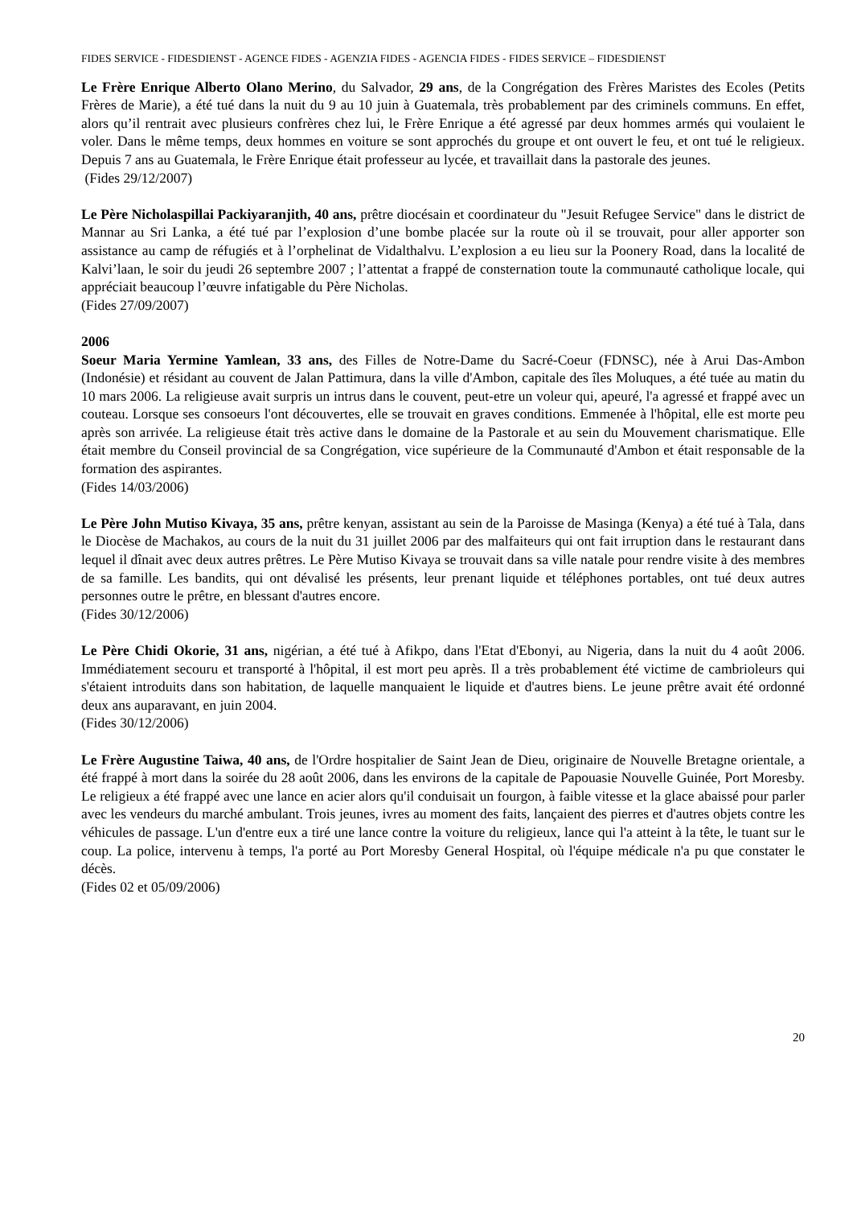FIDES SERVICE - FIDESDIENST - AGENCE FIDES - AGENZIA FIDES - AGENCIA FIDES - FIDES SERVICE – FIDESDIENST
Le Frère Enrique Alberto Olano Merino, du Salvador, 29 ans, de la Congrégation des Frères Maristes des Ecoles (Petits Frères de Marie), a été tué dans la nuit du 9 au 10 juin à Guatemala, très probablement par des criminels communs. En effet, alors qu’il rentrait avec plusieurs confrères chez lui, le Frère Enrique a été agressé par deux hommes armés qui voulaient le voler. Dans le même temps, deux hommes en voiture se sont approchés du groupe et ont ouvert le feu, et ont tué le religieux. Depuis 7 ans au Guatemala, le Frère Enrique était professeur au lycée, et travaillait dans la pastorale des jeunes.
(Fides 29/12/2007)
Le Père Nicholaspillai Packiyaranjith, 40 ans, prêtre diocésain et coordinateur du "Jesuit Refugee Service" dans le district de Mannar au Sri Lanka, a été tué par l’explosion d’une bombe placée sur la route où il se trouvait, pour aller apporter son assistance au camp de réfugiés et à l’orphelinat de Vidalthalvu. L’explosion a eu lieu sur la Poonery Road, dans la localité de Kalvi’laan, le soir du jeudi 26 septembre 2007 ; l’attentat a frappé de consternation toute la communauté catholique locale, qui appréciait beaucoup l’œuvre infatigable du Père Nicholas.
(Fides 27/09/2007)
2006
Soeur Maria Yermine Yamlean, 33 ans, des Filles de Notre-Dame du Sacré-Coeur (FDNSC), née à Arui Das-Ambon (Indonésie) et résidant au couvent de Jalan Pattimura, dans la ville d'Ambon, capitale des îles Moluques, a été tuée au matin du 10 mars 2006. La religieuse avait surpris un intrus dans le couvent, peut-etre un voleur qui, apeuré, l'a agressé et frappé avec un couteau. Lorsque ses consoeurs l'ont découvertes, elle se trouvait en graves conditions. Emmenée à l'hôpital, elle est morte peu après son arrivée. La religieuse était très active dans le domaine de la Pastorale et au sein du Mouvement charismatique. Elle était membre du Conseil provincial de sa Congrégation, vice supérieure de la Communauté d'Ambon et était responsable de la formation des aspirantes.
(Fides 14/03/2006)
Le Père John Mutiso Kivaya, 35 ans, prêtre kenyan, assistant au sein de la Paroisse de Masinga (Kenya) a été tué à Tala, dans le Diocèse de Machakos, au cours de la nuit du 31 juillet 2006 par des malfaiteurs qui ont fait irruption dans le restaurant dans lequel il dînait avec deux autres prêtres. Le Père Mutiso Kivaya se trouvait dans sa ville natale pour rendre visite à des membres de sa famille. Les bandits, qui ont dévalisé les présents, leur prenant liquide et téléphones portables, ont tué deux autres personnes outre le prêtre, en blessant d'autres encore.
(Fides 30/12/2006)
Le Père Chidi Okorie, 31 ans, nigérian, a été tué à Afikpo, dans l'Etat d'Ebonyi, au Nigeria, dans la nuit du 4 août 2006. Immédiatement secouru et transporté à l'hôpital, il est mort peu après. Il a très probablement été victime de cambrioleurs qui s'étaient introduits dans son habitation, de laquelle manquaient le liquide et d'autres biens. Le jeune prêtre avait été ordonné deux ans auparavant, en juin 2004.
(Fides 30/12/2006)
Le Frère Augustine Taiwa, 40 ans, de l'Ordre hospitalier de Saint Jean de Dieu, originaire de Nouvelle Bretagne orientale, a été frappé à mort dans la soirée du 28 août 2006, dans les environs de la capitale de Papouasie Nouvelle Guinée, Port Moresby. Le religieux a été frappé avec une lance en acier alors qu'il conduisait un fourgon, à faible vitesse et la glace abaissé pour parler avec les vendeurs du marché ambulant. Trois jeunes, ivres au moment des faits, lançaient des pierres et d'autres objets contre les véhicules de passage. L'un d'entre eux a tiré une lance contre la voiture du religieux, lance qui l'a atteint à la tête, le tuant sur le coup. La police, intervenu à temps, l'a porté au Port Moresby General Hospital, où l'équipe médicale n'a pu que constater le décès.
(Fides 02 et 05/09/2006)
20